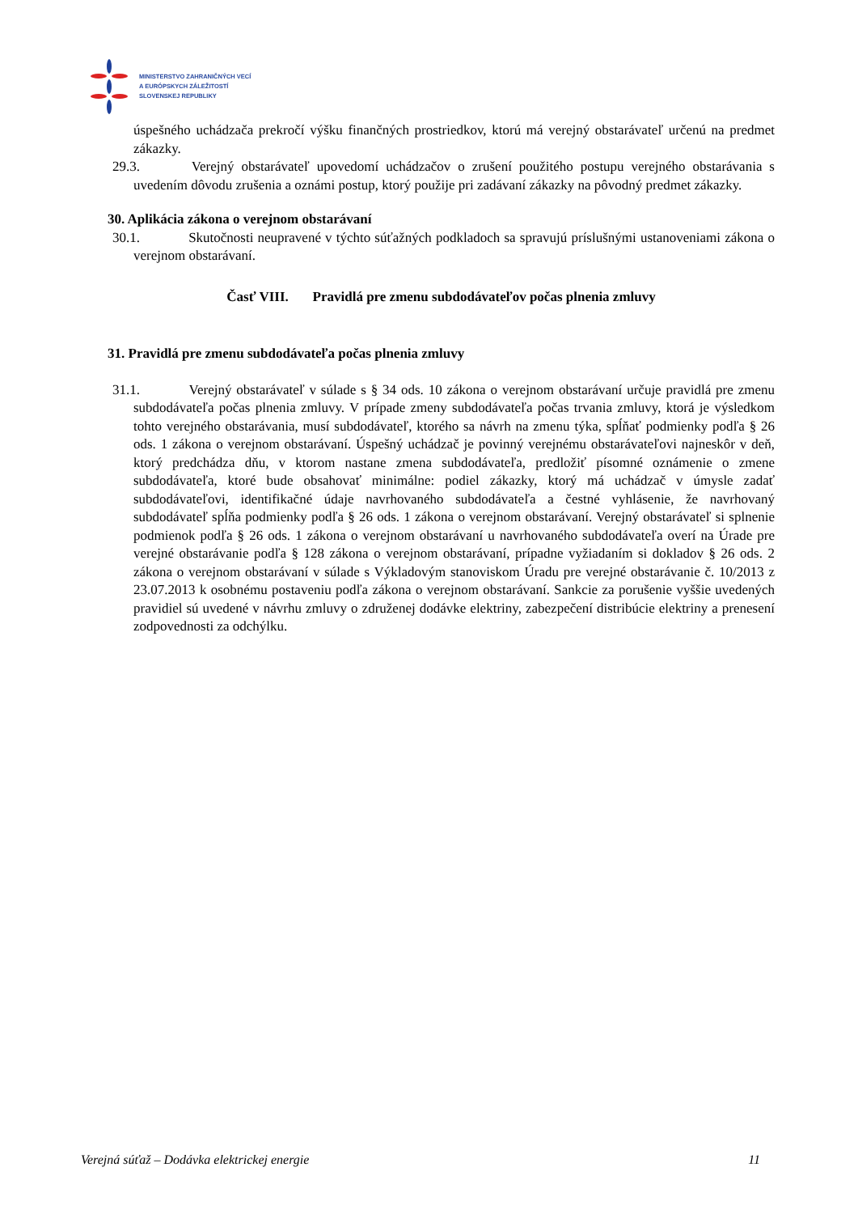MINISTERSTVO ZAHRANIČNÝCH VECÍ
A EURÓPSKYCH ZÁLEŽITOSTÍ
SLOVENSKEJ REPUBLIKY
úspešného uchádzača prekročí výšku finančných prostriedkov, ktorú má verejný obstarávateľ určenú na predmet zákazky.
29.3. Verejný obstarávateľ upovedomí uchádzačov o zrušení použitého postupu verejného obstarávania s uvedením dôvodu zrušenia a oznámi postup, ktorý použije pri zadávaní zákazky na pôvodný predmet zákazky.
30. Aplikácia zákona o verejnom obstarávaní
30.1. Skutočnosti neupravené v týchto súťažných podkladoch sa spravujú príslušnými ustanoveniami zákona o verejnom obstarávaní.
Časť VIII. Pravidlá pre zmenu subdodávateľov počas plnenia zmluvy
31. Pravidlá pre zmenu subdodávateľa počas plnenia zmluvy
31.1. Verejný obstarávateľ v súlade s § 34 ods. 10 zákona o verejnom obstarávaní určuje pravidlá pre zmenu subdodávateľa počas plnenia zmluvy. V prípade zmeny subdodávateľa počas trvania zmluvy, ktorá je výsledkom tohto verejného obstarávania, musí subdodávateľ, ktorého sa návrh na zmenu týka, spĺňať podmienky podľa § 26 ods. 1 zákona o verejnom obstarávaní. Úspešný uchádzač je povinný verejnému obstarávateľovi najneskôr v deň, ktorý predchádza dňu, v ktorom nastane zmena subdodávateľa, predložiť písomné oznámenie o zmene subdodávateľa, ktoré bude obsahovať minimálne: podiel zákazky, ktorý má uchádzač v úmysle zadať subdodávateľovi, identifikačné údaje navrhovaného subdodávateľa a čestné vyhlásenie, že navrhovaný subdodávateľ spĺňa podmienky podľa § 26 ods. 1 zákona o verejnom obstarávaní. Verejný obstarávateľ si splnenie podmienok podľa § 26 ods. 1 zákona o verejnom obstarávaní u navrhovaného subdodávateľa overí na Úrade pre verejné obstarávanie podľa § 128 zákona o verejnom obstarávaní, prípadne vyžiadaním si dokladov § 26 ods. 2 zákona o verejnom obstarávaní v súlade s Výkladovým stanoviskom Úradu pre verejné obstarávanie č. 10/2013 z 23.07.2013 k osobnému postaveniu podľa zákona o verejnom obstarávaní. Sankcie za porušenie vyššie uvedených pravidiel sú uvedené v návrhu zmluvy o združenej dodávke elektriny, zabezpečení distribúcie elektriny a prenesení zodpovednosti za odchýlku.
Verejná súťaž – Dodávka elektrickej energie 11